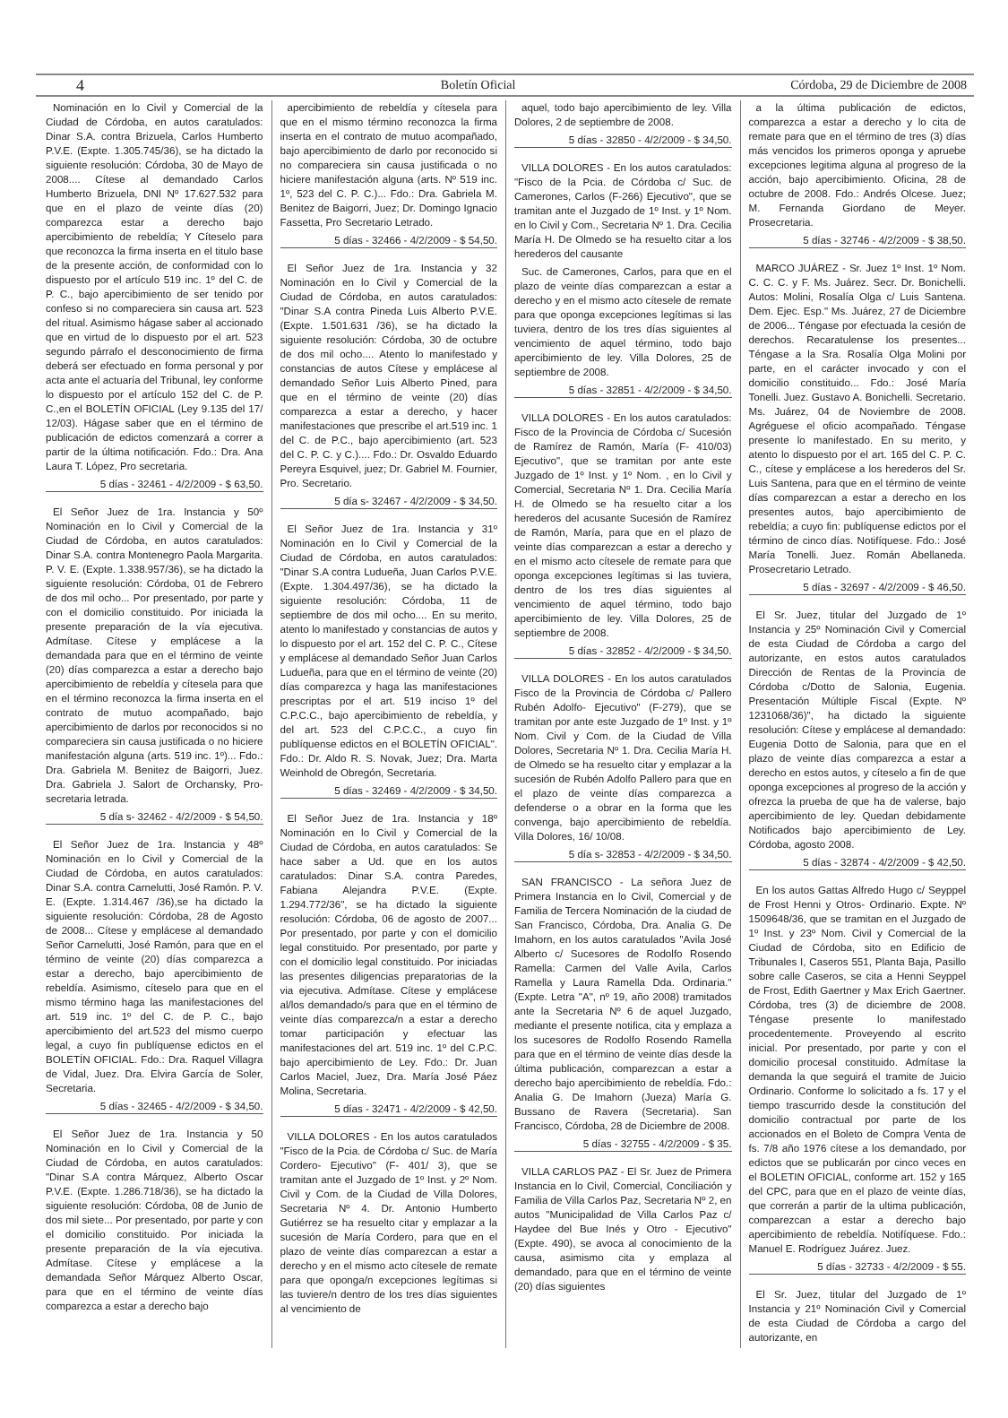4 Boletín Oficial Córdoba, 29 de Diciembre de 2008
Nominación en lo Civil y Comercial de la Ciudad de Córdoba, en autos caratulados: Dinar S.A. contra Brizuela, Carlos Humberto P.V.E. (Expte. 1.305.745/36), se ha dictado la siguiente resolución: Córdoba, 30 de Mayo de 2008.... Cítese al demandado Carlos Humberto Brizuela, DNI Nº 17.627.532 para que en el plazo de veinte días (20) comparezca estar a derecho bajo apercibimiento de rebeldía; Y Cíteselo para que reconozca la firma inserta en el titulo base de la presente acción, de conformidad con lo dispuesto por el artículo 519 inc. 1º del C. de P. C., bajo apercibimiento de ser tenido por confeso si no compareciera sin causa art. 523 del ritual. Asimismo hágase saber al accionado que en virtud de lo dispuesto por el art. 523 segundo párrafo el desconocimiento de firma deberá ser efectuado en forma personal y por acta ante el actuaría del Tribunal, ley conforme lo dispuesto por el artículo 152 del C. de P. C.,en el BOLETÍN OFICIAL (Ley 9.135 del 17/ 12/03). Hágase saber que en el término de publicación de edictos comenzará a correr a partir de la última notificación. Fdo.: Dra. Ana Laura T. López, Pro secretaria.
5 días - 32461 - 4/2/2009 - $ 63,50.
El Señor Juez de 1ra. Instancia y 50º Nominación en lo Civil y Comercial de la Ciudad de Córdoba, en autos caratulados: Dinar S.A. contra Montenegro Paola Margarita. P. V. E. (Expte. 1.338.957/36), se ha dictado la siguiente resolución: Córdoba, 01 de Febrero de dos mil ocho... Por presentado, por parte y con el domicilio constituido. Por iniciada la presente preparación de la vía ejecutiva. Admítase. Cítese y emplácese a la demandada para que en el término de veinte (20) días comparezca a estar a derecho bajo apercibimiento de rebeldía y cítesela para que en el término reconozca la firma inserta en el contrato de mutuo acompañado, bajo apercibimiento de darlos por reconocidos si no compareciera sin causa justificada o no hiciere manifestación alguna (arts. 519 inc. 1º)... Fdo.: Dra. Gabriela M. Benitez de Baigorri, Juez. Dra. Gabriela J. Salort de Orchansky, Pro- secretaria letrada.
5 día s- 32462 - 4/2/2009 - $ 54,50.
El Señor Juez de 1ra. Instancia y 48º Nominación en lo Civil y Comercial de la Ciudad de Córdoba, en autos caratulados: Dinar S.A. contra Carnelutti, José Ramón. P. V. E. (Expte. 1.314.467 /36),se ha dictado la siguiente resolución: Córdoba, 28 de Agosto de 2008... Cítese y emplácese al demandado Señor Carnelutti, José Ramón, para que en el término de veinte (20) días comparezca a estar a derecho, bajo apercibimiento de rebeldía. Asimismo, cíteselo para que en el mismo término haga las manifestaciones del art. 519 inc. 1º del C. de P. C., bajo apercibimiento del art.523 del mismo cuerpo legal, a cuyo fin publíquense edictos en el BOLETÍN OFICIAL. Fdo.: Dra. Raquel Villagra de Vidal, Juez. Dra. Elvira García de Soler, Secretaria.
5 días - 32465 - 4/2/2009 - $ 34,50.
El Señor Juez de 1ra. Instancia y 50 Nominación en lo Civil y Comercial de la Ciudad de Córdoba, en autos caratulados: "Dinar S.A contra Márquez, Alberto Oscar P.V.E. (Expte. 1.286.718/36), se ha dictado la siguiente resolución: Córdoba, 08 de Junio de dos mil siete... Por presentado, por parte y con el domicilio constituido. Por iniciada la presente preparación de la vía ejecutiva. Admítase. Cítese y emplácese a la demandada Señor Márquez Alberto Oscar, para que en el término de veinte días comparezca a estar a derecho bajo
apercibimiento de rebeldía y cítesela para que en el mismo término reconozca la firma inserta en el contrato de mutuo acompañado, bajo apercibimiento de darlo por reconocido si no compareciera sin causa justificada o no hiciere manifestación alguna (arts. Nº 519 inc. 1º, 523 del C. P. C.)... Fdo.: Dra. Gabriela M. Benitez de Baigorri, Juez; Dr. Domingo Ignacio Fassetta, Pro Secretario Letrado.
5 días - 32466 - 4/2/2009 - $ 54,50.
El Señor Juez de 1ra. Instancia y 32 Nominación en lo Civil y Comercial de la Ciudad de Córdoba, en autos caratulados: "Dinar S.A contra Pineda Luis Alberto P.V.E. (Expte. 1.501.631 /36), se ha dictado la siguiente resolución: Córdoba, 30 de octubre de dos mil ocho.... Atento lo manifestado y constancias de autos Cítese y emplácese al demandado Señor Luis Alberto Pined, para que en el término de veinte (20) días comparezca a estar a derecho, y hacer manifestaciones que prescribe el art.519 inc. 1 del C. de P.C., bajo apercibimiento (art. 523 del C. P. C. y C.).... Fdo.: Dr. Osvaldo Eduardo Pereyra Esquivel, juez; Dr. Gabriel M. Fournier, Pro. Secretario.
5 día s- 32467 - 4/2/2009 - $ 34,50.
El Señor Juez de 1ra. Instancia y 31º Nominación en lo Civil y Comercial de la Ciudad de Córdoba, en autos caratulados: "Dinar S.A contra Ludueña, Juan Carlos P.V.E. (Expte. 1.304.497/36), se ha dictado la siguiente resolución: Córdoba, 11 de septiembre de dos mil ocho.... En su merito, atento lo manifestado y constancias de autos y lo dispuesto por el art. 152 del C. P. C., Cítese y emplácese al demandado Señor Juan Carlos Ludueña, para que en el término de veinte (20) días comparezca y haga las manifestaciones prescriptas por el art. 519 inciso 1º del C.P.C.C., bajo apercibimiento de rebeldía, y del art. 523 del C.P.C.C., a cuyo fin publíquense edictos en el BOLETÍN OFICIAL". Fdo.: Dr. Aldo R. S. Novak, Juez; Dra. Marta Weinhold de Obregón, Secretaria.
5 días - 32469 - 4/2/2009 - $ 34,50.
El Señor Juez de 1ra. Instancia y 18º Nominación en lo Civil y Comercial de la Ciudad de Córdoba, en autos caratulados: Se hace saber a Ud. que en los autos caratulados: Dinar S.A. contra Paredes, Fabiana Alejandra P.V.E. (Expte. 1.294.772/36", se ha dictado la siguiente resolución: Córdoba, 06 de agosto de 2007... Por presentado, por parte y con el domicilio legal constituido. Por presentado, por parte y con el domicilio legal constituido. Por iniciadas las presentes diligencias preparatorias de la via ejecutiva. Admítase. Cítese y emplácese al/los demandado/s para que en el término de veinte días comparezca/n a estar a derecho tomar participación y efectuar las manifestaciones del art. 519 inc. 1º del C.P.C. bajo apercibimiento de Ley. Fdo.: Dr. Juan Carlos Maciel, Juez, Dra. María José Páez Molina, Secretaria.
5 días - 32471 - 4/2/2009 - $ 42,50.
VILLA DOLORES - En los autos caratulados "Fisco de la Pcia. de Córdoba c/ Suc. de María Cordero- Ejecutivo" (F- 401/ 3), que se tramitan ante el Juzgado de 1º Inst. y 2º Nom. Civil y Com. de la Ciudad de Villa Dolores, Secretaria Nº 4. Dr. Antonio Humberto Gutiérrez se ha resuelto citar y emplazar a la sucesión de María Cordero, para que en el plazo de veinte días comparezcan a estar a derecho y en el mismo acto cítesele de remate para que oponga/n excepciones legítimas si las tuviere/n dentro de los tres días siguientes al vencimiento de
aquel, todo bajo apercibimiento de ley. Villa Dolores, 2 de septiembre de 2008.
5 días - 32850 - 4/2/2009 - $ 34,50.
VILLA DOLORES - En los autos caratulados: "Fisco de la Pcia. de Córdoba c/ Suc. de Camerones, Carlos (F-266) Ejecutivo", que se tramitan ante el Juzgado de 1º Inst. y 1º Nom. en lo Civil y Com., Secretaria Nº 1. Dra. Cecilia María H. De Olmedo se ha resuelto citar a los herederos del causante
Suc. de Camerones, Carlos, para que en el plazo de veinte días comparezcan a estar a derecho y en el mismo acto cítesele de remate para que oponga excepciones legítimas si las tuviera, dentro de los tres días siguientes al vencimiento de aquel término, todo bajo apercibimiento de ley. Villa Dolores, 25 de septiembre de 2008.
5 días - 32851 - 4/2/2009 - $ 34,50.
VILLA DOLORES - En los autos caratulados: Fisco de la Provincia de Córdoba c/ Sucesión de Ramírez de Ramón, María (F- 410/03) Ejecutivo", que se tramitan por ante este Juzgado de 1º Inst. y 1º Nom. , en lo Civil y Comercial, Secretaria Nº 1. Dra. Cecilia María H. de Olmedo se ha resuelto citar a los herederos del acusante Sucesión de Ramírez de Ramón, María, para que en el plazo de veinte días comparezcan a estar a derecho y en el mismo acto cítesele de remate para que oponga excepciones legítimas si las tuviera, dentro de los tres días siguientes al vencimiento de aquel término, todo bajo apercibimiento de ley. Villa Dolores, 25 de septiembre de 2008.
5 días - 32852 - 4/2/2009 - $ 34,50.
VILLA DOLORES - En los autos caratulados Fisco de la Provincia de Córdoba c/ Pallero Rubén Adolfo- Ejecutivo" (F-279), que se tramitan por ante este Juzgado de 1º Inst. y 1º Nom. Civil y Com. de la Ciudad de Villa Dolores, Secretaria Nº 1. Dra. Cecilia María H. de Olmedo se ha resuelto citar y emplazar a la sucesión de Rubén Adolfo Pallero para que en el plazo de veinte días comparezca a defenderse o a obrar en la forma que les convenga, bajo apercibimiento de rebeldía. Villa Dolores, 16/ 10/08.
5 día s- 32853 - 4/2/2009 - $ 34,50.
SAN FRANCISCO - La señora Juez de Primera Instancia en lo Civil, Comercial y de Familia de Tercera Nominación de la ciudad de San Francisco, Córdoba, Dra. Analia G. De Imahorn, en los autos caratulados "Avila José Alberto c/ Sucesores de Rodolfo Rosendo Ramella: Carmen del Valle Avila, Carlos Ramella y Laura Ramella Dda. Ordinaria." (Expte. Letra "A", nº 19, año 2008) tramitados ante la Secretaria Nº 6 de aquel Juzgado, mediante el presente notifica, cita y emplaza a los sucesores de Rodolfo Rosendo Ramella para que en el término de veinte días desde la última publicación, comparezcan a estar a derecho bajo apercibimiento de rebeldía. Fdo.: Analia G. De Imahorn (Jueza) María G. Bussano de Ravera (Secretaria). San Francisco, Córdoba, 28 de Diciembre de 2008.
5 días - 32755 - 4/2/2009 - $ 35.
VILLA CARLOS PAZ - El Sr. Juez de Primera Instancia en lo Civil, Comercial, Conciliación y Familia de Villa Carlos Paz, Secretaria Nº 2, en autos "Municipalidad de Villa Carlos Paz c/ Haydee del Bue Inés y Otro - Ejecutivo" (Expte. 490), se avoca al conocimiento de la causa, asimismo cita y emplaza al demandado, para que en el término de veinte (20) días siguientes
a la última publicación de edictos, comparezca a estar a derecho y lo cita de remate para que en el término de tres (3) días más vencidos los primeros oponga y apruebe excepciones legitima alguna al progreso de la acción, bajo apercibimiento. Oficina, 28 de octubre de 2008. Fdo.: Andrés Olcese. Juez; M. Fernanda Giordano de Meyer. Prosecretaria.
5 días - 32746 - 4/2/2009 - $ 38,50.
MARCO JUÁREZ - Sr. Juez 1º Inst. 1º Nom. C. C. C. y F. Ms. Juárez. Secr. Dr. Bonichelli. Autos: Molini, Rosalía Olga c/ Luis Santena. Dem. Ejec. Esp." Ms. Juárez, 27 de Diciembre de 2006... Téngase por efectuada la cesión de derechos. Recaratulense los presentes... Téngase a la Sra. Rosalía Olga Molini por parte, en el carácter invocado y con el domicilio constituido... Fdo.: José María Tonelli. Juez. Gustavo A. Bonichelli. Secretario. Ms. Juárez, 04 de Noviembre de 2008. Agréguese el oficio acompañado. Téngase presente lo manifestado. En su merito, y atento lo dispuesto por el art. 165 del C. P. C. C., cítese y emplácese a los herederos del Sr. Luis Santena, para que en el término de veinte días comparezcan a estar a derecho en los presentes autos, bajo apercibimiento de rebeldía; a cuyo fin: publíquense edictos por el término de cinco días. Notifíquese. Fdo.: José María Tonelli. Juez. Román Abellaneda. Prosecretario Letrado.
5 días - 32697 - 4/2/2009 - $ 46,50.
El Sr. Juez, titular del Juzgado de 1º Instancia y 25º Nominación Civil y Comercial de esta Ciudad de Córdoba a cargo del autorizante, en estos autos caratulados Dirección de Rentas de la Provincia de Córdoba c/Dotto de Salonia, Eugenia. Presentación Múltiple Fiscal (Expte. Nº 1231068/36)", ha dictado la siguiente resolución: Cítese y emplácese al demandado: Eugenia Dotto de Salonia, para que en el plazo de veinte días comparezca a estar a derecho en estos autos, y cíteselo a fin de que oponga excepciones al progreso de la acción y ofrezca la prueba de que ha de valerse, bajo apercibimiento de ley. Quedan debidamente Notificados bajo apercibimiento de Ley. Córdoba, agosto 2008.
5 días - 32874 - 4/2/2009 - $ 42,50.
En los autos Gattas Alfredo Hugo c/ Seyppel de Frost Henni y Otros- Ordinario. Expte. Nº 1509648/36, que se tramitan en el Juzgado de 1º Inst. y 23º Nom. Civil y Comercial de la Ciudad de Córdoba, sito en Edificio de Tribunales I, Caseros 551, Planta Baja, Pasillo sobre calle Caseros, se cita a Henni Seyppel de Frost, Edith Gaertner y Max Erich Gaertner. Córdoba, tres (3) de diciembre de 2008. Téngase presente lo manifestado procedentemente. Proveyendo al escrito inicial. Por presentado, por parte y con el domicilio procesal constituido. Admítase la demanda la que seguirá el tramite de Juicio Ordinario. Conforme lo solicitado a fs. 17 y el tiempo trascurrido desde la constitución del domicilio contractual por parte de los accionados en el Boleto de Compra Venta de fs. 7/8 año 1976 cítese a los demandado, por edictos que se publicarán por cinco veces en el BOLETIN OFICIAL, conforme art. 152 y 165 del CPC, para que en el plazo de veinte días, que correrán a partir de la ultima publicación, comparezcan a estar a derecho bajo apercibimiento de rebeldía. Notifíquese. Fdo.: Manuel E. Rodríguez Juárez. Juez.
5 días - 32733 - 4/2/2009 - $ 55.
El Sr. Juez, titular del Juzgado de 1º Instancia y 21º Nominación Civil y Comercial de esta Ciudad de Córdoba a cargo del autorizante, en